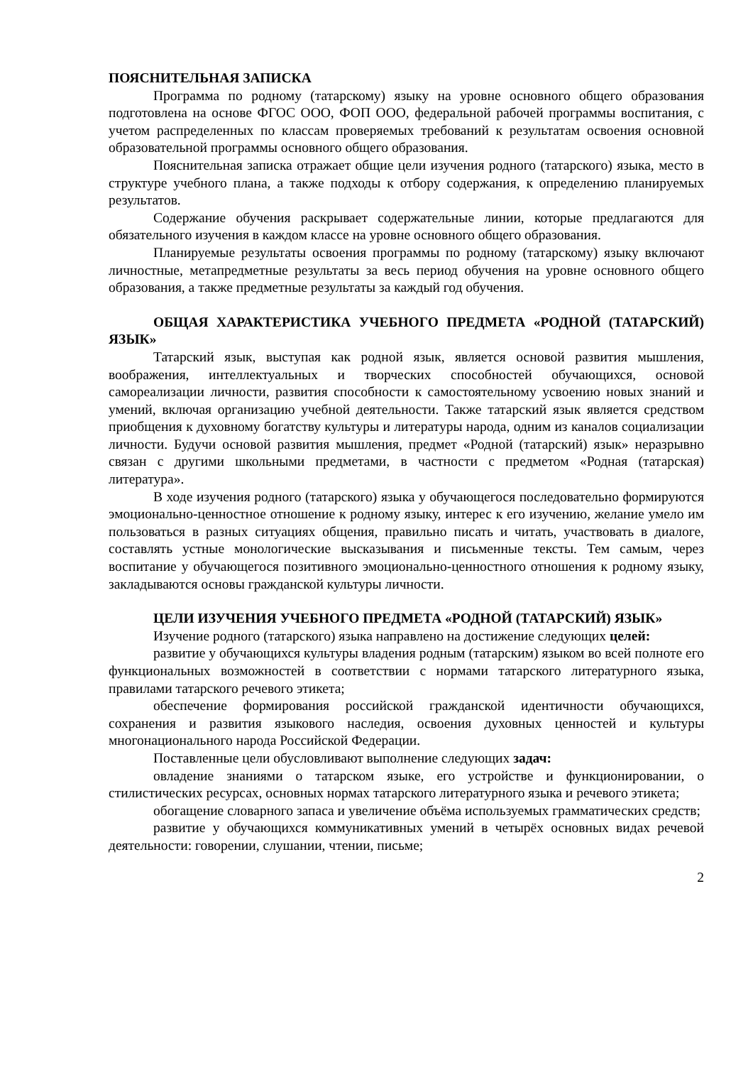ПОЯСНИТЕЛЬНАЯ ЗАПИСКА
Программа по родному (татарскому) языку на уровне основного общего образования подготовлена на основе ФГОС ООО, ФОП ООО, федеральной рабочей программы воспитания, с учетом распределенных по классам проверяемых требований к результатам освоения основной образовательной программы основного общего образования.
Пояснительная записка отражает общие цели изучения родного (татарского) языка, место в структуре учебного плана, а также подходы к отбору содержания, к определению планируемых результатов.
Содержание обучения раскрывает содержательные линии, которые предлагаются для обязательного изучения в каждом классе на уровне основного общего образования.
Планируемые результаты освоения программы по родному (татарскому) языку включают личностные, метапредметные результаты за весь период обучения на уровне основного общего образования, а также предметные результаты за каждый год обучения.
ОБЩАЯ ХАРАКТЕРИСТИКА УЧЕБНОГО ПРЕДМЕТА «РОДНОЙ (ТАТАРСКИЙ) ЯЗЫК»
Татарский язык, выступая как родной язык, является основой развития мышления, воображения, интеллектуальных и творческих способностей обучающихся, основой самореализации личности, развития способности к самостоятельному усвоению новых знаний и умений, включая организацию учебной деятельности. Также татарский язык является средством приобщения к духовному богатству культуры и литературы народа, одним из каналов социализации личности. Будучи основой развития мышления, предмет «Родной (татарский) язык» неразрывно связан с другими школьными предметами, в частности с предметом «Родная (татарская) литература».
В ходе изучения родного (татарского) языка у обучающегося последовательно формируются эмоционально-ценностное отношение к родному языку, интерес к его изучению, желание умело им пользоваться в разных ситуациях общения, правильно писать и читать, участвовать в диалоге, составлять устные монологические высказывания и письменные тексты. Тем самым, через воспитание у обучающегося позитивного эмоционально-ценностного отношения к родному языку, закладываются основы гражданской культуры личности.
ЦЕЛИ ИЗУЧЕНИЯ УЧЕБНОГО ПРЕДМЕТА «РОДНОЙ (ТАТАРСКИЙ) ЯЗЫК»
Изучение родного (татарского) языка направлено на достижение следующих целей:
развитие у обучающихся культуры владения родным (татарским) языком во всей полноте его функциональных возможностей в соответствии с нормами татарского литературного языка, правилами татарского речевого этикета;
обеспечение формирования российской гражданской идентичности обучающихся, сохранения и развития языкового наследия, освоения духовных ценностей и культуры многонационального народа Российской Федерации.
Поставленные цели обусловливают выполнение следующих задач:
овладение знаниями о татарском языке, его устройстве и функционировании, о стилистических ресурсах, основных нормах татарского литературного языка и речевого этикета;
обогащение словарного запаса и увеличение объёма используемых грамматических средств;
развитие у обучающихся коммуникативных умений в четырёх основных видах речевой деятельности: говорении, слушании, чтении, письме;
2